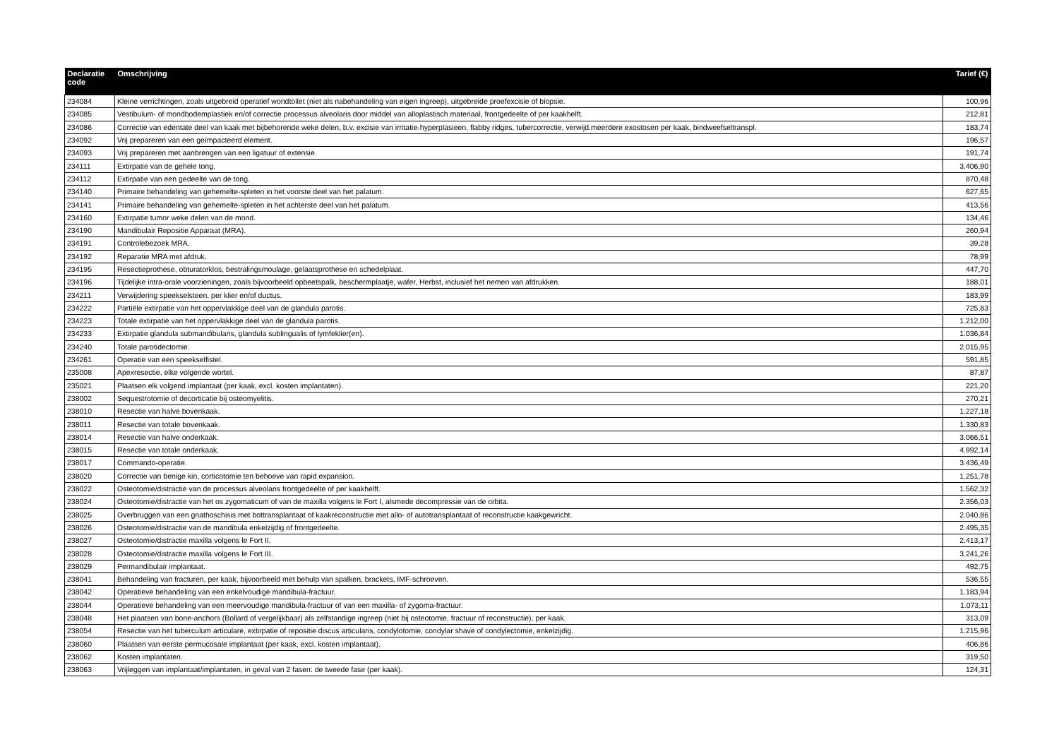| Declaratie code | Omschrijving | Tarief (€) |
| --- | --- | --- |
| 234084 | Kleine verrichtingen, zoals uitgebreid operatief wondtoilet (niet als nabehandeling van eigen ingreep), uitgebreide proefexcisie of biopsie. | 100,96 |
| 234085 | Vestibulum- of mondbodemplastiek en/of correctie processus alveolaris door middel van alloplastisch materiaal, frontgedeelte of per kaakhelft. | 212,81 |
| 234086 | Correctie van edentate deel van kaak met bijbehorende weke delen, b.v. excisie van irritatie-hyperplasieen, flabby ridges, tubercorrectie, verwijd.meerdere exostosen per kaak, bindweefseltranspl. | 183,74 |
| 234092 | Vrij prepareren van een geïmpacteerd element. | 196,57 |
| 234093 | Vrij prepareren met aanbrengen van een ligatuur of extensie. | 191,74 |
| 234111 | Extirpatie van de gehele tong. | 3.406,90 |
| 234112 | Extirpatie van een gedeelte van de tong. | 870,48 |
| 234140 | Primaire behandeling van gehemelte-spleten in het voorste deel van het palatum. | 627,65 |
| 234141 | Primaire behandeling van gehemelte-spleten in het achterste deel van het palatum. | 413,56 |
| 234160 | Extirpatie tumor weke delen van de mond. | 134,46 |
| 234190 | Mandibulair Repositie Apparaat (MRA). | 260,94 |
| 234191 | Controlebezoek MRA. | 39,28 |
| 234192 | Reparatie MRA met afdruk. | 78,99 |
| 234195 | Resectieprothese, obturatorklos, bestralingsmoulage, gelaatsprothese en schedelplaat. | 447,70 |
| 234196 | Tijdelijke intra-orale voorzieningen, zoals bijvoorbeeld opbeetspalk, beschermplaatje, wafer, Herbst, inclusief het nemen van afdrukken. | 188,01 |
| 234211 | Verwijdering speekselsteen, per klier en/of ductus. | 183,99 |
| 234222 | Partiële extirpatie van het oppervlakkige deel van de glandula parotis. | 725,83 |
| 234223 | Totale extirpatie van het oppervlakkige deel van de glandula parotis. | 1.212,00 |
| 234233 | Extirpatie glandula submandibularis, glandula sublingualis of lymfeklier(en). | 1.036,84 |
| 234240 | Totale parotidectomie. | 2.015,95 |
| 234261 | Operatie van een speekselfistel. | 591,85 |
| 235008 | Apexresectie, elke volgende wortel. | 87,87 |
| 235021 | Plaatsen elk volgend implantaat (per kaak, excl. kosten implantaten). | 221,20 |
| 238002 | Sequestrotomie of decorticatie bij osteomyelitis. | 270,21 |
| 238010 | Resectie van halve bovenkaak. | 1.227,18 |
| 238011 | Resectie van totale bovenkaak. | 1.330,83 |
| 238014 | Resectie van halve onderkaak. | 3.066,51 |
| 238015 | Resectie van totale onderkaak. | 4.992,14 |
| 238017 | Commando-operatie. | 3.436,49 |
| 238020 | Correctie van benige kin, corticotomie ten behoeve van rapid expansion. | 1.251,78 |
| 238022 | Osteotomie/distractie van de processus alveolaris frontgedeelte of per kaakhelft. | 1.562,32 |
| 238024 | Osteotomie/distractie van het os zygomaticum of van de maxilla volgens le Fort I, alsmede decompressie van de orbita. | 2.356,03 |
| 238025 | Overbruggen van een gnathoschisis met bottransplantaat of kaakreconstructie met allo- of autotransplantaat of reconstructie kaakgewricht. | 2.040,86 |
| 238026 | Osteotomie/distractie van de mandibula enkelzijdig of frontgedeelte. | 2.495,35 |
| 238027 | Osteotomie/distractie maxilla volgens le Fort II. | 2.413,17 |
| 238028 | Osteotomie/distractie maxilla volgens le Fort III. | 3.241,26 |
| 238029 | Permandibulair implantaat. | 492,75 |
| 238041 | Behandeling van fracturen, per kaak, bijvoorbeeld met behulp van spalken, brackets, IMF-schroeven. | 536,55 |
| 238042 | Operatieve behandeling van een enkelvoudige mandibula-fractuur. | 1.183,94 |
| 238044 | Operatieve behandeling van een meervoudige mandibula-fractuur of van een maxilla- of zygoma-fractuur. | 1.073,11 |
| 238048 | Het plaatsen van bone-anchors (Bollard of vergelijkbaar) als zelfstandige ingreep (niet bij osteotomie, fractuur of reconstructie), per kaak. | 313,09 |
| 238054 | Resectie van het tuberculum articulare, extirpatie of repositie discus articularis, condylotomie, condylar shave of condylectomie, enkelzijdig. | 1.215,96 |
| 238060 | Plaatsen van eerste permucosale implantaat (per kaak, excl. kosten implantaat). | 406,86 |
| 238062 | Kosten implantaten. | 319,50 |
| 238063 | Vrijleggen van implantaat/implantaten, in geval van 2 fasen: de tweede fase (per kaak). | 124,31 |